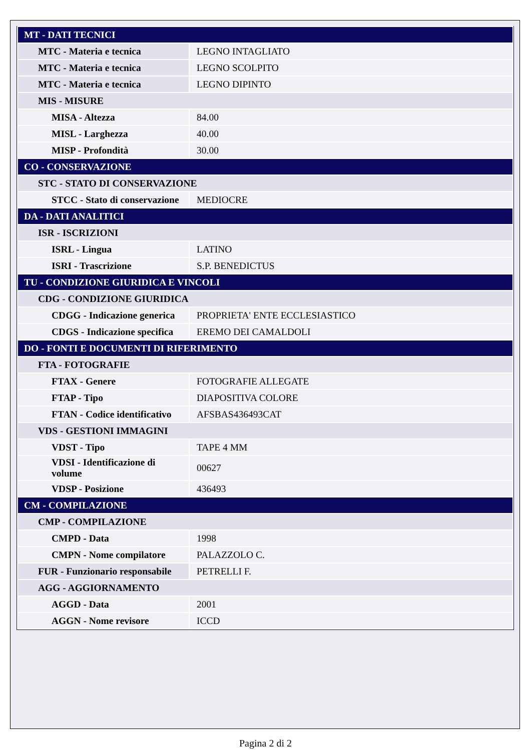| MT - DATI TECNICI | |
| MTC - Materia e tecnica | LEGNO INTAGLIATO |
| MTC - Materia e tecnica | LEGNO SCOLPITO |
| MTC - Materia e tecnica | LEGNO DIPINTO |
| MIS - MISURE | |
| MISA - Altezza | 84.00 |
| MISL - Larghezza | 40.00 |
| MISP - Profondità | 30.00 |
| CO - CONSERVAZIONE | |
| STC - STATO DI CONSERVAZIONE | |
| STCC - Stato di conservazione | MEDIOCRE |
| DA - DATI ANALITICI | |
| ISR - ISCRIZIONI | |
| ISRL - Lingua | LATINO |
| ISRI - Trascrizione | S.P. BENEDICTUS |
| TU - CONDIZIONE GIURIDICA E VINCOLI | |
| CDG - CONDIZIONE GIURIDICA | |
| CDGG - Indicazione generica | PROPRIETA' ENTE ECCLESIASTICO |
| CDGS - Indicazione specifica | EREMO DEI CAMALDOLI |
| DO - FONTI E DOCUMENTI DI RIFERIMENTO | |
| FTA - FOTOGRAFIE | |
| FTAX - Genere | FOTOGRAFIE ALLEGATE |
| FTAP - Tipo | DIAPOSITIVA COLORE |
| FTAN - Codice identificativo | AFSBAS436493CAT |
| VDS - GESTIONI IMMAGINI | |
| VDST - Tipo | TAPE 4 MM |
| VDSI - Identificazione di volume | 00627 |
| VDSP - Posizione | 436493 |
| CM - COMPILAZIONE | |
| CMP - COMPILAZIONE | |
| CMPD - Data | 1998 |
| CMPN - Nome compilatore | PALAZZOLO C. |
| FUR - Funzionario responsabile | PETRELLI F. |
| AGG - AGGIORNAMENTO | |
| AGGD - Data | 2001 |
| AGGN - Nome revisore | ICCD |
Pagina 2 di 2